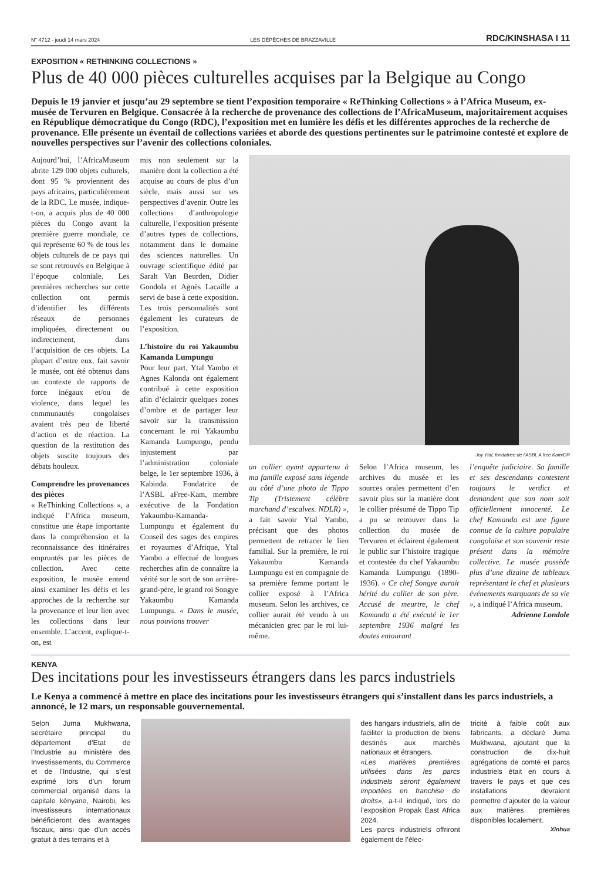N° 4712 - jeudi 14 mars 2024 LES DÉPÊCHES DE BRAZZAVILLE RDC/KINSHASA I 11
EXPOSITION « RETHINKING COLLECTIONS »
Plus de 40 000 pièces culturelles acquises par la Belgique au Congo
Depuis le 19 janvier et jusqu’au 29 septembre se tient l’exposition temporaire « ReThinking Collections » à l’Africa Museum, ex-musée de Tervuren en Belgique. Consacrée à la recherche de provenance des collections de l’AfricaMuseum, majoritairement acquises en République démocratique du Congo (RDC), l’exposition met en lumière les défis et les différentes approches de la recherche de provenance. Elle présente un éventail de collections variées et aborde des questions pertinentes sur le patrimoine contesté et explore de nouvelles perspectives sur l’avenir des collections coloniales.
Aujourd’hui, l’AfricaMuseum abrite 129 000 objets culturels, dont 95 % proviennent des pays africains, particulièrement de la RDC. Le musée, indique-t-on, a acquis plus de 40 000 pièces du Congo avant la première guerre mondiale, ce qui représente 60 % de tous les objets culturels de ce pays qui se sont retrouvés en Belgique à l’époque coloniale. Les premières recherches sur cette collection ont permis d’identifier les différents réseaux de personnes impliquées, directement ou indirectement, dans l’acquisition de ces objets. La plupart d’entre eux, fait savoir le musée, ont été obtenus dans un contexte de rapports de force inégaux et/ou de violence, dans lequel les communautés congolaises avaient très peu de liberté d’action et de réaction. La question de la restitution des objets suscite toujours des débats houleux.
Comprendre les provenances des pièces
« ReThinking Collections », a indiqué l’Africa museum, constitue une étape importante dans la compréhension et la reconnaissance des itinéraires empruntés par les pièces de collection. Avec cette exposition, le musée entend ainsi examiner les défis et les approches de la recherche sur la provenance et leur lien avec les collections dans leur ensemble. L’accent, explique-t-on, est
mis non seulement sur la manière dont la collection a été acquise au cours de plus d’un siècle, mais aussi sur ses perspectives d’avenir. Outre les collections d’anthropologie culturelle, l’exposition présente d’autres types de collections, notamment dans le domaine des sciences naturelles. Un ouvrage scientifique édité par Sarah Van Beurden, Didier Gondola et Agnès Lacaille a servi de base à cette exposition. Les trois personnalités sont également les curateurs de l’exposition.
L’histoire du roi Yakaumbu Kamanda Lumpungu
Pour leur part, Ytal Yambo et Agnes Kalonda ont également contribué à cette exposition afin d’éclaircir quelques zones d’ombre et de partager leur savoir sur la transmission concernant le roi Yakaumbu Kamanda Lumpungu, pendu injustement par l’administration coloniale belge, le 1er septembre 1936, à Kabinda. Fondatrice de l’ASBL aFree-Kam, membre exécutive de la Fondation Yakaumbu-Kamanda-Lumpungu et également du Conseil des sages des empires et royaumes d’Afrique, Ytal Yambo a effectué de longues recherches afin de connaître la vérité sur le sort de son arrière-grand-père, le grand roi Songye Yakaumbu Kamanda Lumpungu. « Dans le musée, nous pouvions trouver
Joy Ytal, fondatrice de l’ASBL A free Kam/DR
un collier ayant appartenu à ma famille exposé sans légende au côté d’une photo de Tippo Tip (Tristement célèbre marchand d’escalves. NDLR) », a fait savoir Ytal Yambo, précisant que des photos permettent de retracer le lien familial. Sur la première, le roi Yakaumbu Kamanda Lumpungu est en compagnie de sa première femme portant le collier exposé à l’Africa museum. Selon les archives, ce collier aurait été vendu à un mécanicien grec par le roi lui-même.
Selon l’Africa museum, les archives du musée et les sources orales permettent d’en savoir plus sur la manière dont le collier présumé de Tippo Tip a pu se retrouver dans la collection du musée de Tervuren et éclairent également le public sur l’histoire tragique et contestée du chef Yakaumbu Kamanda Lumpungu (1890-1936). « Ce chef Songye aurait hérité du collier de son père. Accusé de meurtre, le chef Kamanda a été exécuté le 1er septembre 1936 malgré les doutes entourant
l’enquête judiciaire. Sa famille et ses descendants contestent toujours le verdict et demandent que son nom soit officiellement innocenté. Le chef Kamanda est une figure connue de la culture populaire congolaise et son souvenir reste présent dans la mémoire collective. Le musée possède plus d’une dizaine de tableaux représentant le chef et plusieurs événements marquants de sa vie », a indiqué l’Africa museum.
Adrienne Londole
KENYA
Des incitations pour les investisseurs étrangers dans les parcs industriels
Le Kenya a commencé à mettre en place des incitations pour les investisseurs étrangers qui s’installent dans les parcs industriels, a annoncé, le 12 mars, un responsable gouvernemental.
Selon Juma Mukhwana, secrétaire principal du département d’Etat de l’Industrie au ministère des Investissements, du Commerce et de l’Industrie, qui s’est exprimé lors d’un forum commercial organisé dans la capitale kényane, Nairobi, les investisseurs internationaux bénéficieront des avantages fiscaux, ainsi que d’un accès gratuit à des terrains et à
des hangars industriels, afin de faciliter la production de biens destinés aux marchés nationaux et étrangers.
«Les matières premières utilisées dans les parcs industriels seront également importées en franchise de droits», a-t-il indiqué, lors de l’exposition Propak East Africa 2024.
Les parcs industriels offriront également de l’élec-
tricité à faible coût aux fabricants, a déclaré Juma Mukhwana, ajoutant que la construction de dix-huit agrégations de comté et parcs industriels était en cours à travers le pays et que ces installations devraient permettre d’ajouter de la valeur aux matières premières disponibles localement.
Xinhua